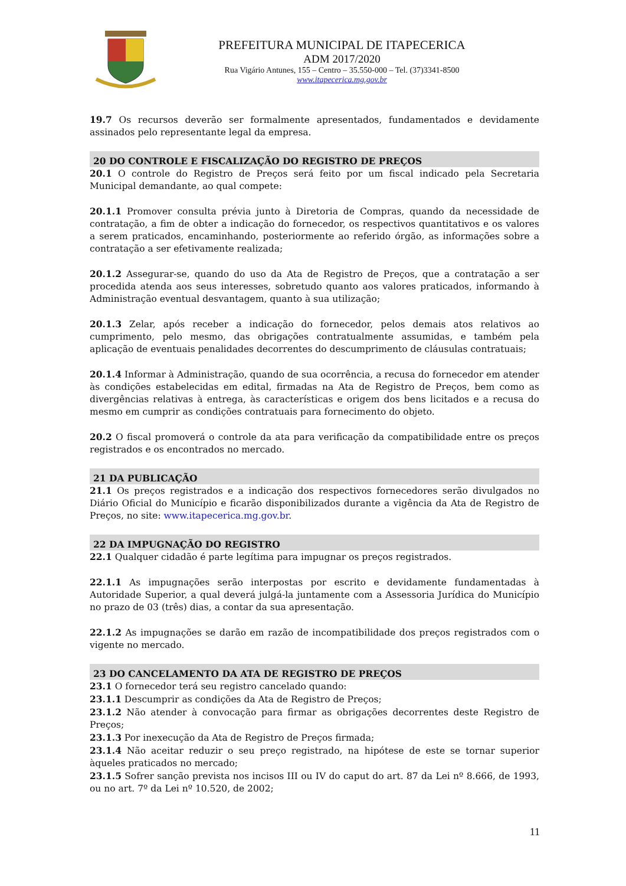PREFEITURA MUNICIPAL DE ITAPECERICA
ADM 2017/2020
Rua Vigário Antunes, 155 – Centro – 35.550-000 – Tel. (37)3341-8500
www.itapecerica.mg.gov.br
19.7 Os recursos deverão ser formalmente apresentados, fundamentados e devidamente assinados pelo representante legal da empresa.
20 DO CONTROLE E FISCALIZAÇÃO DO REGISTRO DE PREÇOS
20.1 O controle do Registro de Preços será feito por um fiscal indicado pela Secretaria Municipal demandante, ao qual compete:
20.1.1 Promover consulta prévia junto à Diretoria de Compras, quando da necessidade de contratação, a fim de obter a indicação do fornecedor, os respectivos quantitativos e os valores a serem praticados, encaminhando, posteriormente ao referido órgão, as informações sobre a contratação a ser efetivamente realizada;
20.1.2 Assegurar-se, quando do uso da Ata de Registro de Preços, que a contratação a ser procedida atenda aos seus interesses, sobretudo quanto aos valores praticados, informando à Administração eventual desvantagem, quanto à sua utilização;
20.1.3 Zelar, após receber a indicação do fornecedor, pelos demais atos relativos ao cumprimento, pelo mesmo, das obrigações contratualmente assumidas, e também pela aplicação de eventuais penalidades decorrentes do descumprimento de cláusulas contratuais;
20.1.4 Informar à Administração, quando de sua ocorrência, a recusa do fornecedor em atender às condições estabelecidas em edital, firmadas na Ata de Registro de Preços, bem como as divergências relativas à entrega, às características e origem dos bens licitados e a recusa do mesmo em cumprir as condições contratuais para fornecimento do objeto.
20.2 O fiscal promoverá o controle da ata para verificação da compatibilidade entre os preços registrados e os encontrados no mercado.
21 DA PUBLICAÇÃO
21.1 Os preços registrados e a indicação dos respectivos fornecedores serão divulgados no Diário Oficial do Município e ficarão disponibilizados durante a vigência da Ata de Registro de Preços, no site: www.itapecerica.mg.gov.br.
22 DA IMPUGNAÇÃO DO REGISTRO
22.1 Qualquer cidadão é parte legítima para impugnar os preços registrados.
22.1.1 As impugnações serão interpostas por escrito e devidamente fundamentadas à Autoridade Superior, a qual deverá julgá-la juntamente com a Assessoria Jurídica do Município no prazo de 03 (três) dias, a contar da sua apresentação.
22.1.2 As impugnações se darão em razão de incompatibilidade dos preços registrados com o vigente no mercado.
23 DO CANCELAMENTO DA ATA DE REGISTRO DE PREÇOS
23.1 O fornecedor terá seu registro cancelado quando:
23.1.1 Descumprir as condições da Ata de Registro de Preços;
23.1.2 Não atender à convocação para firmar as obrigações decorrentes deste Registro de Preços;
23.1.3 Por inexecução da Ata de Registro de Preços firmada;
23.1.4 Não aceitar reduzir o seu preço registrado, na hipótese de este se tornar superior àqueles praticados no mercado;
23.1.5 Sofrer sanção prevista nos incisos III ou IV do caput do art. 87 da Lei nº 8.666, de 1993, ou no art. 7º da Lei nº 10.520, de 2002;
11